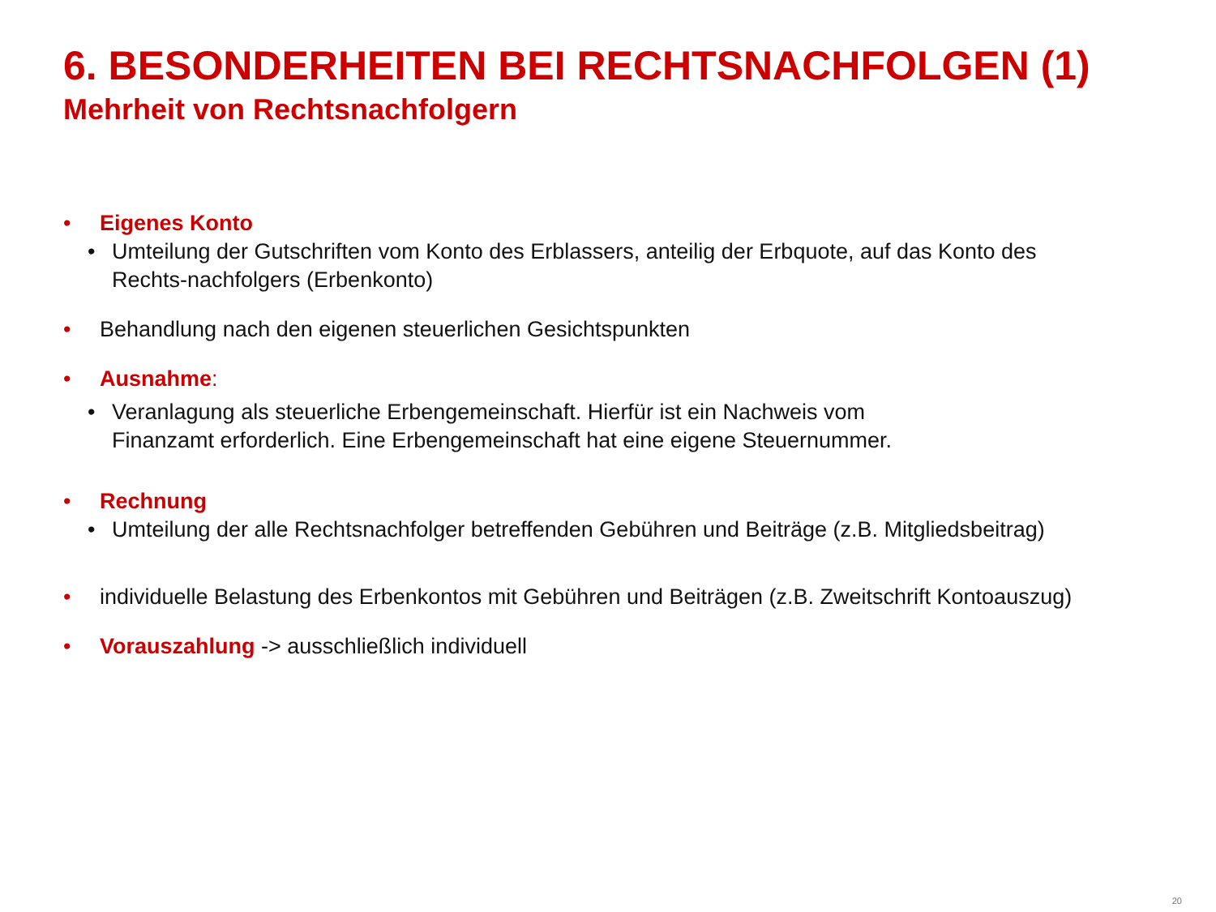6. BESONDERHEITEN BEI RECHTSNACHFOLGEN (1)
Mehrheit von Rechtsnachfolgern
• Eigenes Konto
• Umteilung der Gutschriften vom Konto des Erblassers, anteilig der Erbquote, auf das Konto des Rechts-nachfolgers (Erbenkonto)
• Behandlung nach den eigenen steuerlichen Gesichtspunkten
• Ausnahme:
• Veranlagung als steuerliche Erbengemeinschaft. Hierfür ist ein Nachweis vom
Finanzamt erforderlich. Eine Erbengemeinschaft hat eine eigene Steuernummer.
• Rechnung
• Umteilung der alle Rechtsnachfolger betreffenden Gebühren und Beiträge (z.B. Mitgliedsbeitrag)
• individuelle Belastung des Erbenkontos mit Gebühren und Beiträgen (z.B. Zweitschrift Kontoauszug)
• Vorauszahlung -> ausschließlich individuell
20